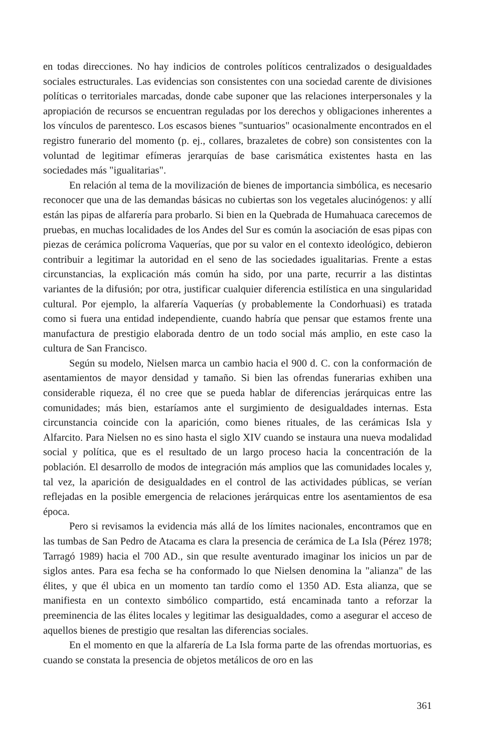en todas direcciones. No hay indicios de controles políticos centralizados o desigualdades sociales estructurales. Las evidencias son consistentes con una sociedad carente de divisiones políticas o territoriales marcadas, donde cabe suponer que las relaciones interpersonales y la apropiación de recursos se encuentran reguladas por los derechos y obligaciones inherentes a los vínculos de parentesco. Los escasos bienes "suntuarios" ocasionalmente encontrados en el registro funerario del momento (p. ej., collares, brazaletes de cobre) son consistentes con la voluntad de legitimar efímeras jerarquías de base carismática existentes hasta en las sociedades más "igualitarias".
En relación al tema de la movilización de bienes de importancia simbólica, es necesario reconocer que una de las demandas básicas no cubiertas son los vegetales alucinógenos: y allí están las pipas de alfarería para probarlo. Si bien en la Quebrada de Humahuaca carecemos de pruebas, en muchas localidades de los Andes del Sur es común la asociación de esas pipas con piezas de cerámica polícroma Vaquerías, que por su valor en el contexto ideológico, debieron contribuir a legitimar la autoridad en el seno de las sociedades igualitarias. Frente a estas circunstancias, la explicación más común ha sido, por una parte, recurrir a las distintas variantes de la difusión; por otra, justificar cualquier diferencia estilística en una singularidad cultural. Por ejemplo, la alfarería Vaquerías (y probablemente la Condorhuasi) es tratada como si fuera una entidad independiente, cuando habría que pensar que estamos frente una manufactura de prestigio elaborada dentro de un todo social más amplio, en este caso la cultura de San Francisco.
Según su modelo, Nielsen marca un cambio hacia el 900 d. C. con la conformación de asentamientos de mayor densidad y tamaño. Si bien las ofrendas funerarias exhiben una considerable riqueza, él no cree que se pueda hablar de diferencias jerárquicas entre las comunidades; más bien, estaríamos ante el surgimiento de desigualdades internas. Esta circunstancia coincide con la aparición, como bienes rituales, de las cerámicas Isla y Alfarcito. Para Nielsen no es sino hasta el siglo XIV cuando se instaura una nueva modalidad social y política, que es el resultado de un largo proceso hacia la concentración de la población. El desarrollo de modos de integración más amplios que las comunidades locales y, tal vez, la aparición de desigualdades en el control de las actividades públicas, se verían reflejadas en la posible emergencia de relaciones jerárquicas entre los asentamientos de esa época.
Pero si revisamos la evidencia más allá de los límites nacionales, encontramos que en las tumbas de San Pedro de Atacama es clara la presencia de cerámica de La Isla (Pérez 1978; Tarragó 1989) hacia el 700 AD., sin que resulte aventurado imaginar los inicios un par de siglos antes. Para esa fecha se ha conformado lo que Nielsen denomina la "alianza" de las élites, y que él ubica en un momento tan tardío como el 1350 AD. Esta alianza, que se manifiesta en un contexto simbólico compartido, está encaminada tanto a reforzar la preeminencia de las élites locales y legitimar las desigualdades, como a asegurar el acceso de aquellos bienes de prestigio que resaltan las diferencias sociales.
En el momento en que la alfarería de La Isla forma parte de las ofrendas mortuorias, es cuando se constata la presencia de objetos metálicos de oro en las
361